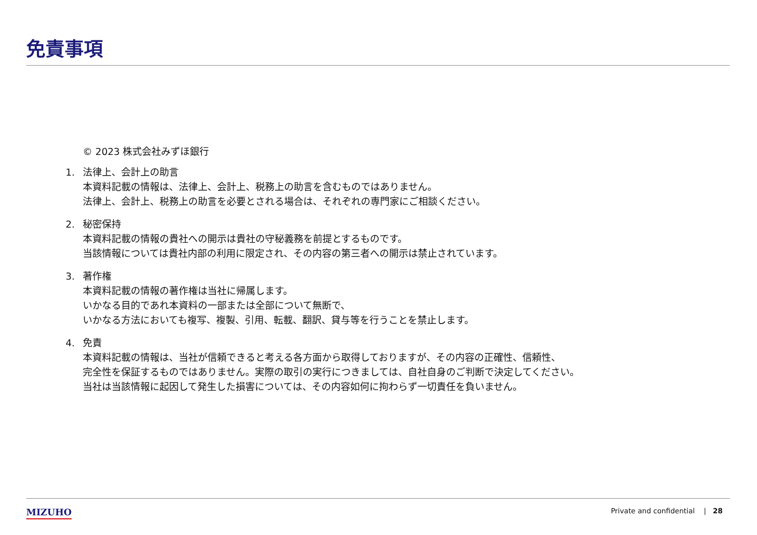免責事項
© 2023 株式会社みずほ銀行
1. 法律上、会計上の助言
本資料記載の情報は、法律上、会計上、税務上の助言を含むものではありません。
法律上、会計上、税務上の助言を必要とされる場合は、それぞれの専門家にご相談ください。
2. 秘密保持
本資料記載の情報の貴社への開示は貴社の守秘義務を前提とするものです。
当該情報については貴社内部の利用に限定され、その内容の第三者への開示は禁止されています。
3. 著作権
本資料記載の情報の著作権は当社に帰属します。
いかなる目的であれ本資料の一部または全部について無断で、
いかなる方法においても複写、複製、引用、転載、翻訳、貸与等を行うことを禁止します。
4. 免責
本資料記載の情報は、当社が信頼できると考える各方面から取得しておりますが、その内容の正確性、信頼性、
完全性を保証するものではありません。実際の取引の実行につきましては、自社自身のご判断で決定してください。
当社は当該情報に起因して発生した損害については、その内容如何に拘わらず一切責任を負いません。
MIZUHO Private and confidential | 28